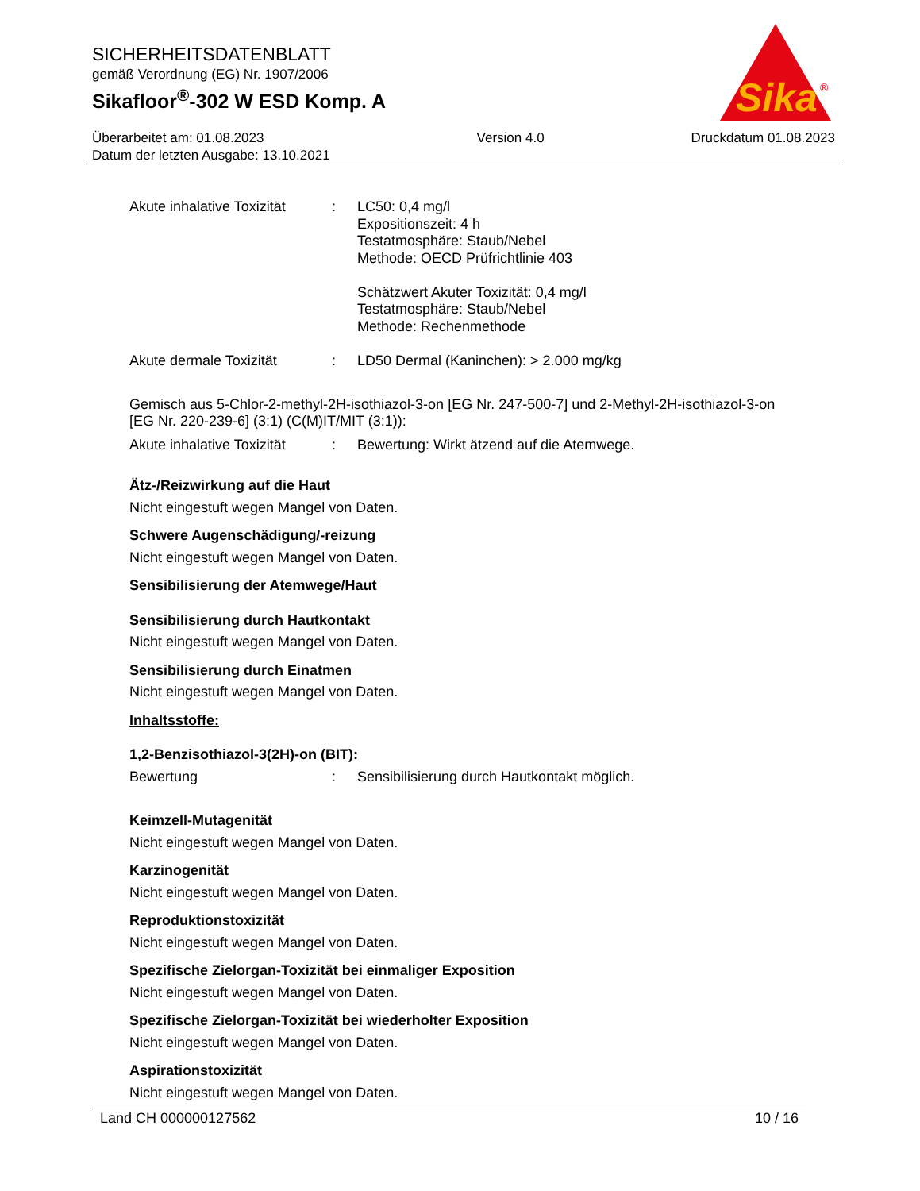SICHERHEITSDATENBLATT
gemäß Verordnung (EG) Nr. 1907/2006
Sikafloor<sup>®</sup>-302 W ESD Komp. A
Sika
®
Überarbeitet am: 01.08.2023
Datum der letzten Ausgabe: 13.10.2021
Version 4.0 Druckdatum 01.08.2023
Akute inhalative Toxizität
: LC50: 0,4 mg/l
Expositionszeit: 4 h
Testatmosphäre: Staub/Nebel
Methode: OECD Prüfrichtlinie 403
Schätzwert Akuter Toxizität: 0,4 mg/l
Testatmosphäre: Staub/Nebel
Methode: Rechenmethode
Akute dermale Toxizität : LD50 Dermal (Kaninchen): > 2.000 mg/kg
Gemisch aus 5-Chlor-2-methyl-2H-isothiazol-3-on [EG Nr. 247-500-7] und 2-Methyl-2H-isothiazol-3-on [EG Nr. 220-239-6] (3:1) (C(M)IT/MIT (3:1)):
Akute inhalative Toxizität
: Bewertung: Wirkt ätzend auf die Atemwege.
Ätz-/Reizwirkung auf die Haut
Nicht eingestuft wegen Mangel von Daten.
Schwere Augenschädigung/-reizung
Nicht eingestuft wegen Mangel von Daten.
Sensibilisierung der Atemwege/Haut
Sensibilisierung durch Hautkontakt
Nicht eingestuft wegen Mangel von Daten.
Sensibilisierung durch Einatmen
Nicht eingestuft wegen Mangel von Daten.
Inhaltsstoffe:
1,2-Benzisothiazol-3(2H)-on (BIT):
Bewertung : Sensibilisierung durch Hautkontakt möglich.
Keimzell-Mutagenität
Nicht eingestuft wegen Mangel von Daten.
Karzinogenität
Nicht eingestuft wegen Mangel von Daten.
Reproduktionstoxizität
Nicht eingestuft wegen Mangel von Daten.
Spezifische Zielorgan-Toxizität bei einmaliger Exposition
Nicht eingestuft wegen Mangel von Daten.
Spezifische Zielorgan-Toxizität bei wiederholter Exposition
Nicht eingestuft wegen Mangel von Daten.
Aspirationstoxizität
Nicht eingestuft wegen Mangel von Daten.
Land CH 000000127562 10 / 16